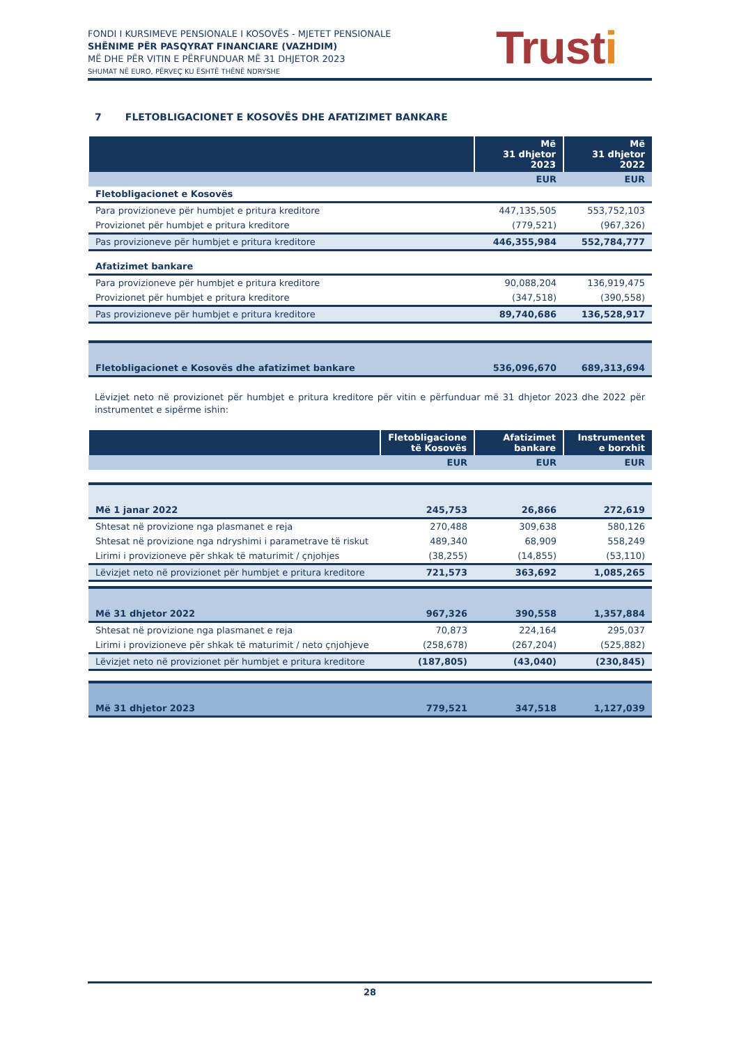FONDI I KURSIMEVE PENSIONALE I KOSOVËS - MJETET PENSIONALE
SHËNIME PËR PASQYRAT FINANCIARE (VAZHDIM)
MË DHE PËR VITIN E PËRFUNDUAR MË 31 DHJETOR 2023
SHUMAT NË EURO, PËRVEÇ KU ËSHTË THËNË NDRYSHE
Trusti
7 FLETOBLIGACIONET E KOSOVËS DHE AFATIZIMET BANKARE
| | Më 31 dhjetor 2023 | Më 31 dhjetor 2022 |
| --- | --- | --- |
| | EUR | EUR |
| Fletobligacionet e Kosovës | | |
| Para provizioneve për humbjet e pritura kreditore | 447,135,505 | 553,752,103 |
| Provizionet për humbjet e pritura kreditore | (779,521) | (967,326) |
| Pas provizioneve për humbjet e pritura kreditore | 446,355,984 | 552,784,777 |
| Afatizimet bankare | | |
| Para provizioneve për humbjet e pritura kreditore | 90,088,204 | 136,919,475 |
| Provizionet për humbjet e pritura kreditore | (347,518) | (390,558) |
| Pas provizioneve për humbjet e pritura kreditore | 89,740,686 | 136,528,917 |
| Fletobligacionet e Kosovës dhe afatizimet bankare | 536,096,670 | 689,313,694 |
Lëvizjet neto në provizionet për humbjet e pritura kreditore për vitin e përfunduar më 31 dhjetor 2023 dhe 2022 për instrumentet e sipërme ishin:
| | Fletobligacione të Kosovës | Afatizimet bankare | Instrumentet e borxhit |
| --- | --- | --- | --- |
| | EUR | EUR | EUR |
| Më 1 janar 2022 | 245,753 | 26,866 | 272,619 |
| Shtesat në provizione nga plasmanet e reja | 270,488 | 309,638 | 580,126 |
| Shtesat në provizione nga ndryshimi i parametrave të riskut | 489,340 | 68,909 | 558,249 |
| Lirimi i provizioneve për shkak të maturimit / çnjohjes | (38,255) | (14,855) | (53,110) |
| Lëvizjet neto në provizionet për humbjet e pritura kreditore | 721,573 | 363,692 | 1,085,265 |
| Më 31 dhjetor 2022 | 967,326 | 390,558 | 1,357,884 |
| Shtesat në provizione nga plasmanet e reja | 70,873 | 224,164 | 295,037 |
| Lirimi i provizioneve për shkak të maturimit / neto çnjohjeve | (258,678) | (267,204) | (525,882) |
| Lëvizjet neto në provizionet për humbjet e pritura kreditore | (187,805) | (43,040) | (230,845) |
| Më 31 dhjetor 2023 | 779,521 | 347,518 | 1,127,039 |
28